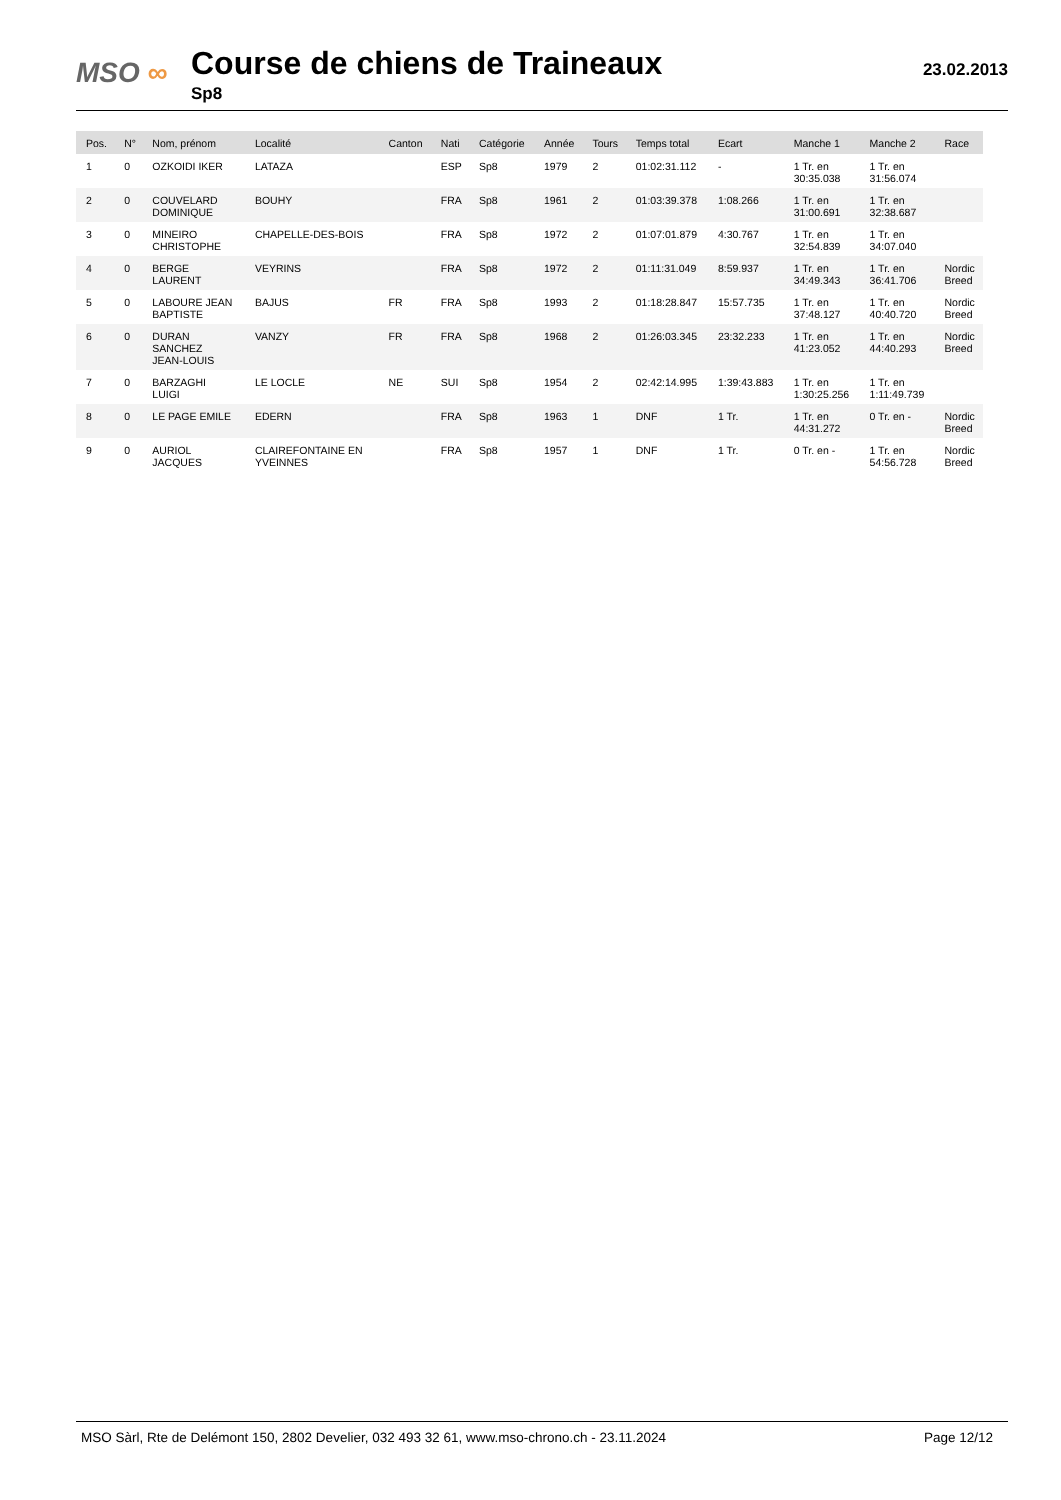MSO ∞
Course de chiens de Traineaux
Sp8
23.02.2013
| Pos. | N° | Nom, prénom | Localité | Canton | Nati | Catégorie | Année | Tours | Temps total | Ecart | Manche 1 | Manche 2 | Race |
| --- | --- | --- | --- | --- | --- | --- | --- | --- | --- | --- | --- | --- | --- |
| 1 | 0 | OZKOIDI IKER | LATAZA | | ESP | Sp8 | 1979 | 2 | 01:02:31.112 | - | 1 Tr. en 30:35.038 | 1 Tr. en 31:56.074 | |
| 2 | 0 | COUVELARD DOMINIQUE | BOUHY | | FRA | Sp8 | 1961 | 2 | 01:03:39.378 | 1:08.266 | 1 Tr. en 31:00.691 | 1 Tr. en 32:38.687 | |
| 3 | 0 | MINEIRO CHRISTOPHE | CHAPELLE-DES-BOIS | | FRA | Sp8 | 1972 | 2 | 01:07:01.879 | 4:30.767 | 1 Tr. en 32:54.839 | 1 Tr. en 34:07.040 | |
| 4 | 0 | BERGE LAURENT | VEYRINS | | FRA | Sp8 | 1972 | 2 | 01:11:31.049 | 8:59.937 | 1 Tr. en 34:49.343 | 1 Tr. en 36:41.706 | Nordic Breed |
| 5 | 0 | LABOURE JEAN BAPTISTE | BAJUS | FR | FRA | Sp8 | 1993 | 2 | 01:18:28.847 | 15:57.735 | 1 Tr. en 37:48.127 | 1 Tr. en 40:40.720 | Nordic Breed |
| 6 | 0 | DURAN SANCHEZ JEAN-LOUIS | VANZY | FR | FRA | Sp8 | 1968 | 2 | 01:26:03.345 | 23:32.233 | 1 Tr. en 41:23.052 | 1 Tr. en 44:40.293 | Nordic Breed |
| 7 | 0 | BARZAGHI LUIGI | LE LOCLE | NE | SUI | Sp8 | 1954 | 2 | 02:42:14.995 | 1:39:43.883 | 1 Tr. en 1:30:25.256 | 1 Tr. en 1:11:49.739 | |
| 8 | 0 | LE PAGE EMILE | EDERN | | FRA | Sp8 | 1963 | 1 | DNF | 1 Tr. | 1 Tr. en 44:31.272 | 0 Tr. en - | Nordic Breed |
| 9 | 0 | AURIOL JACQUES | CLAIREFONTAINE EN YVEINNES | | FRA | Sp8 | 1957 | 1 | DNF | 1 Tr. | 0 Tr. en - | 1 Tr. en 54:56.728 | Nordic Breed |
MSO Sàrl, Rte de Delémont 150, 2802 Develier, 032 493 32 61, www.mso-chrono.ch - 23.11.2024 Page 12/12